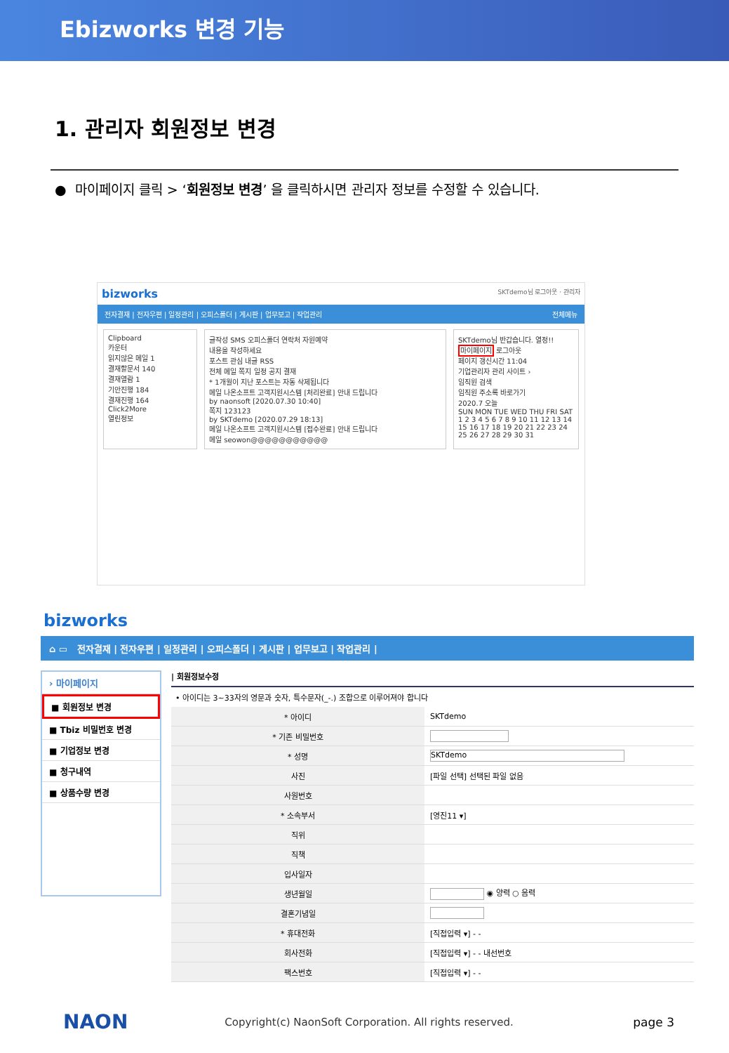Ebizworks 변경 기능
1. 관리자 회원정보 변경
● 마이페이지 클릭 > ‘회원정보 변경’ 을 클릭하시면 관리자 정보를 수정할 수 있습니다.
bizworks SKTdemo님 로그아웃 · 관리자
전자결재 | 전자우편 | 일정관리 | 오피스폴더 | 게시판 | 업무보고 | 작업관리 전체메뉴
Clipboard
카운터
읽지않은 메일 1
결재할문서 140
결재열람 1
기안진행 184
결재진행 164
Click2More
열린정보
글작성 SMS 오피스폴더 연락처 자원예약
내용을 작성하세요
포스트 관심 내글 RSS
전체 메일 쪽지 일정 공지 결재
* 1개월이 지난 포스트는 자동 삭제됩니다
메일 나온소프트 고객지원시스템 [처리완료] 안내 드립니다
by naonsoft [2020.07.30 10:40]
쪽지 123123
by SKTdemo [2020.07.29 18:13]
메일 나온소프트 고객지원시스템 [접수완료] 안내 드립니다
메일 seowon@@@@@@@@@@@
SKTdemo님 반갑습니다. 열정!!
마이페이지 로그아웃
페이지 갱신시간 11:04
기업관리자 관리 사이트 ›
임직원 검색
임직원 주소록 바로가기
2020.7 오늘
SUN MON TUE WED THU FRI SAT
1 2 3 4 5 6 7 8 9 10 11 12 13 14 15 16 17 18 19 20 21 22 23 24 25 26 27 28 29 30 31
bizworks
⌂ ▭ 전자결재 | 전자우편 | 일정관리 | 오피스폴더 | 게시판 | 업무보고 | 작업관리 |
› 마이페이지
■ 회원정보 변경
■ Tbiz 비밀번호 변경
■ 기업정보 변경
■ 청구내역
■ 상품수량 변경
| 회원정보수정
• 아이디는 3~33자의 영문과 숫자, 특수문자(_-.) 조합으로 이루어져야 합니다
| * 아이디 | SKTdemo |
| * 기존 비밀번호 | |
| * 성명 | SKTdemo |
| 사진 | [파일 선택] 선택된 파일 없음 |
| 사원번호 | |
| * 소속부서 | [영진11 ▾] |
| 직위 | |
| 직책 | |
| 입사일자 | |
| 생년월일 | ◉ 양력 ○ 음력 |
| 결혼기념일 | |
| * 휴대전화 | [직접입력 ▾] - - |
| 회사전화 | [직접입력 ▾] - - 내선번호 |
| 팩스번호 | [직접입력 ▾] - - |
NAON Copyright(c) NaonSoft Corporation. All rights reserved. page 3